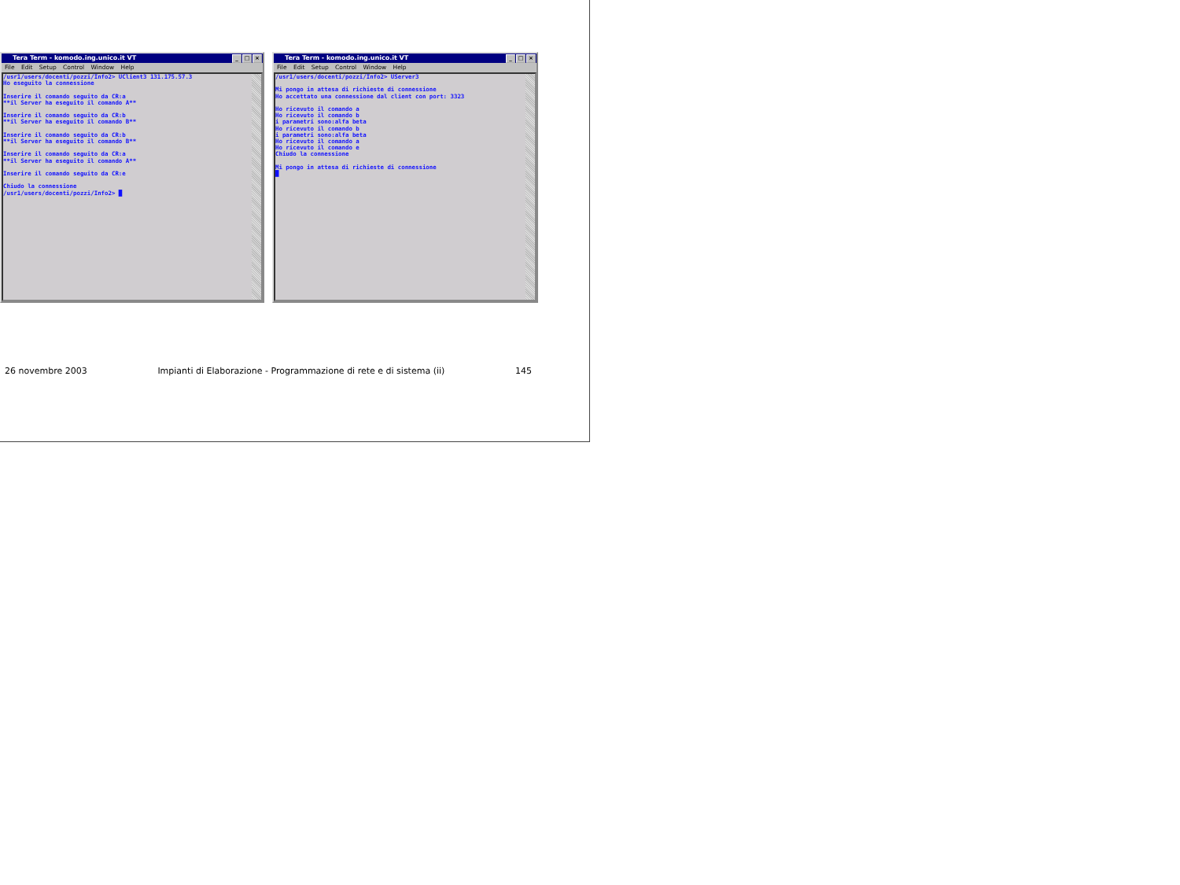Tera Term - komodo.ing.unico.it VT _ □ ×
File Edit Setup Control Window Help
/usr1/users/docenti/pozzi/Info2> UClient3 131.175.57.3
Ho eseguito la connessione

Inserire il comando seguito da CR:a
**il Server ha eseguito il comando A**

Inserire il comando seguito da CR:b
**il Server ha eseguito il comando B**

Inserire il comando seguito da CR:b
**il Server ha eseguito il comando B**

Inserire il comando seguito da CR:a
**il Server ha eseguito il comando A**

Inserire il comando seguito da CR:e

Chiudo la connessione
/usr1/users/docenti/pozzi/Info2> █
Tera Term - komodo.ing.unico.it VT _ □ ×
File Edit Setup Control Window Help
/usr1/users/docenti/pozzi/Info2> UServer3

Mi pongo in attesa di richieste di connessione
Ho accettato una connessione dal client con port: 3323

Ho ricevuto il comando a
Ho ricevuto il comando b
i parametri sono:alfa beta
Ho ricevuto il comando b
i parametri sono:alfa beta
Ho ricevuto il comando a
Ho ricevuto il comando e
Chiudo la connessione

Mi pongo in attesa di richieste di connessione
█
26 novembre 2003 Impianti di Elaborazione - Programmazione di rete e di sistema (ii) 145